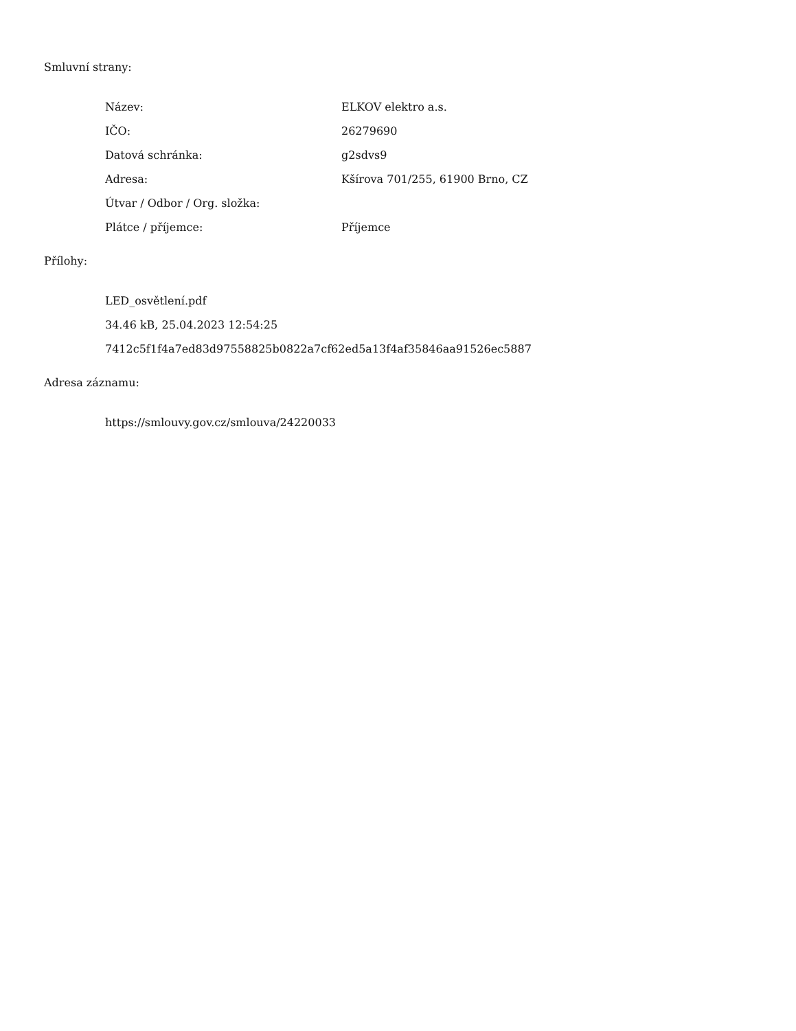Smluvní strany:
| Název: | ELKOV elektro a.s. |
| IČO: | 26279690 |
| Datová schránka: | g2sdvs9 |
| Adresa: | Kšírova 701/255, 61900 Brno, CZ |
| Útvar / Odbor / Org. složka: | |
| Plátce / příjemce: | Příjemce |
Přílohy:
LED_osvětlení.pdf
34.46 kB, 25.04.2023 12:54:25
7412c5f1f4a7ed83d97558825b0822a7cf62ed5a13f4af35846aa91526ec5887
Adresa záznamu:
https://smlouvy.gov.cz/smlouva/24220033